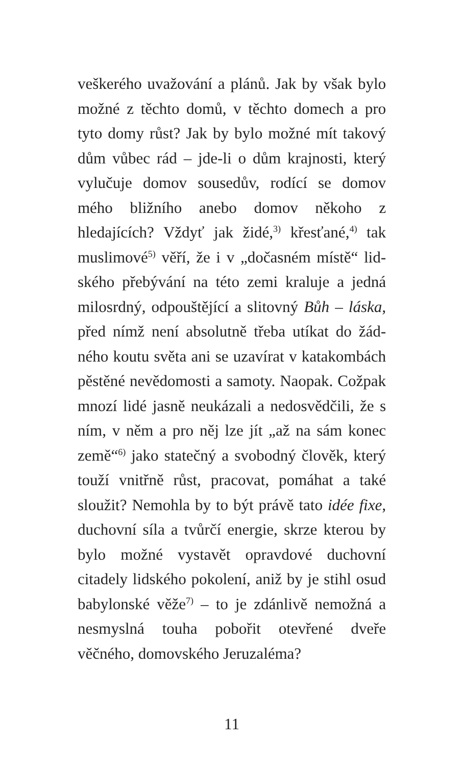veškerého uvažování a plánů. Jak by však bylo možné z těchto domů, v těchto domech a pro tyto domy růst? Jak by bylo možné mít takový dům vůbec rád – jde-li o dům krajnos­ti, který vylučuje domov sousedův, rodící se domov mého bližního anebo domov někoho z hledajících? Vždyť jak židé,<sup>3)</sup> křesťané,<sup>4)</sup> tak muslimové<sup>5)</sup> věří, že i v „dočasném místě“ lid­ského přebývání na této zemi kraluje a jedná milosrdný, odpouštějící a slitovný Bůh – láska, před nímž není absolutně třeba utíkat do žád­ného koutu světa ani se uzavírat v katakom­bách pěstěné nevědomosti a samoty. Naopak. Cožpak mnozí lidé jasně neukázali a nedo­svědčili, že s ním, v něm a pro něj lze jít „až na sám konec země“<sup>6)</sup> jako statečný a svobod­ný člověk, který touží vnitřně růst, praco­vat, pomáhat a také sloužit? Nemohla by to být právě tato idée fixe, duchovní síla a tvůrčí energie, skrze kterou by bylo možné vystavět opravdové duchovní citadely lidského pokole­ní, aniž by je stihl osud babylonské věže<sup>7)</sup> – to je zdánlivě nemožná a nesmyslná touha po­bořit otevřené dveře věčného, domovského Jeruzaléma?
11